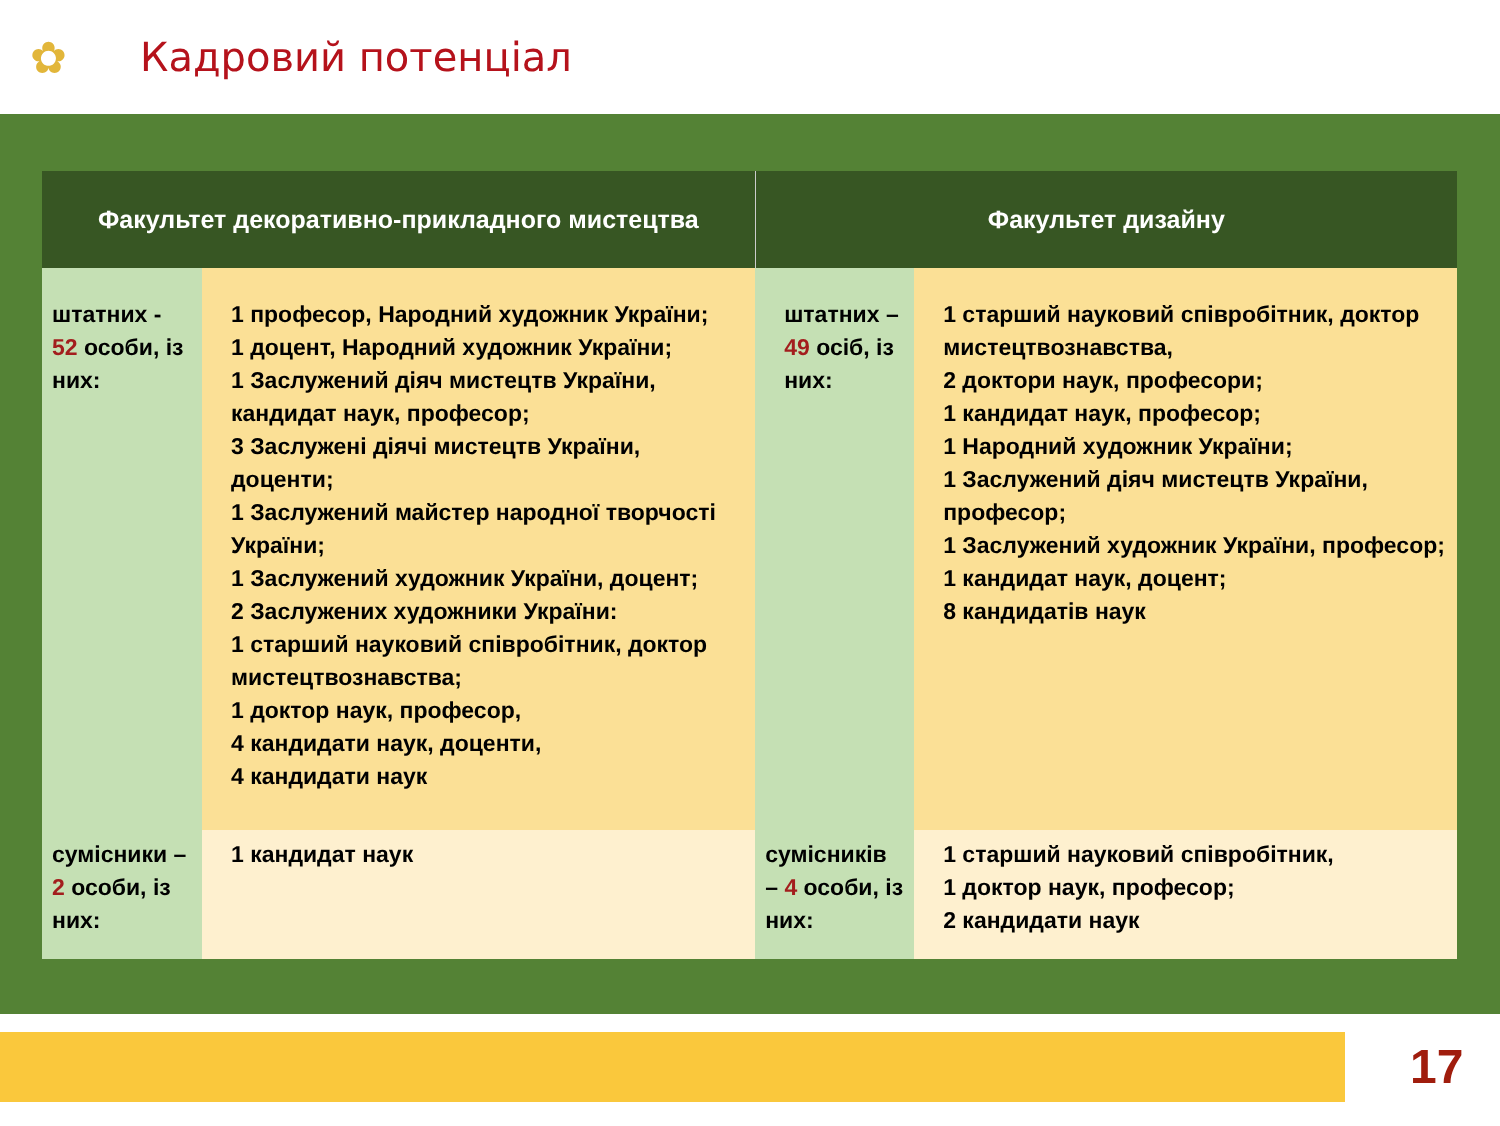✿ Кадровий потенціал
| Факультет декоративно-прикладного мистецтва | | Факультет дизайну | |
| --- | --- | --- | --- |
| штатних - 52 особи, із них: | 1 професор, Народний художник України; 1 доцент, Народний художник України; 1 Заслужений діяч мистецтв України, кандидат наук, професор; 3 Заслужені діячі мистецтв України, доценти; 1 Заслужений майстер народної творчості України; 1 Заслужений художник України, доцент; 2 Заслужених художники України: 1 старший науковий співробітник, доктор мистецтвознавства; 1 доктор наук, професор, 4 кандидати наук, доценти, 4 кандидати наук | штатних – 49 осіб, із них: | 1 старший науковий співробітник, доктор мистецтвознавства, 2 доктори наук, професори; 1 кандидат наук, професор; 1 Народний художник України; 1 Заслужений діяч мистецтв України, професор; 1 Заслужений художник України, професор; 1 кандидат наук, доцент; 8 кандидатів наук |
| сумісники – 2 особи, із них: | 1 кандидат наук | сумісників – 4 особи, із них: | 1 старший науковий співробітник, 1 доктор наук, професор; 2 кандидати наук |
17